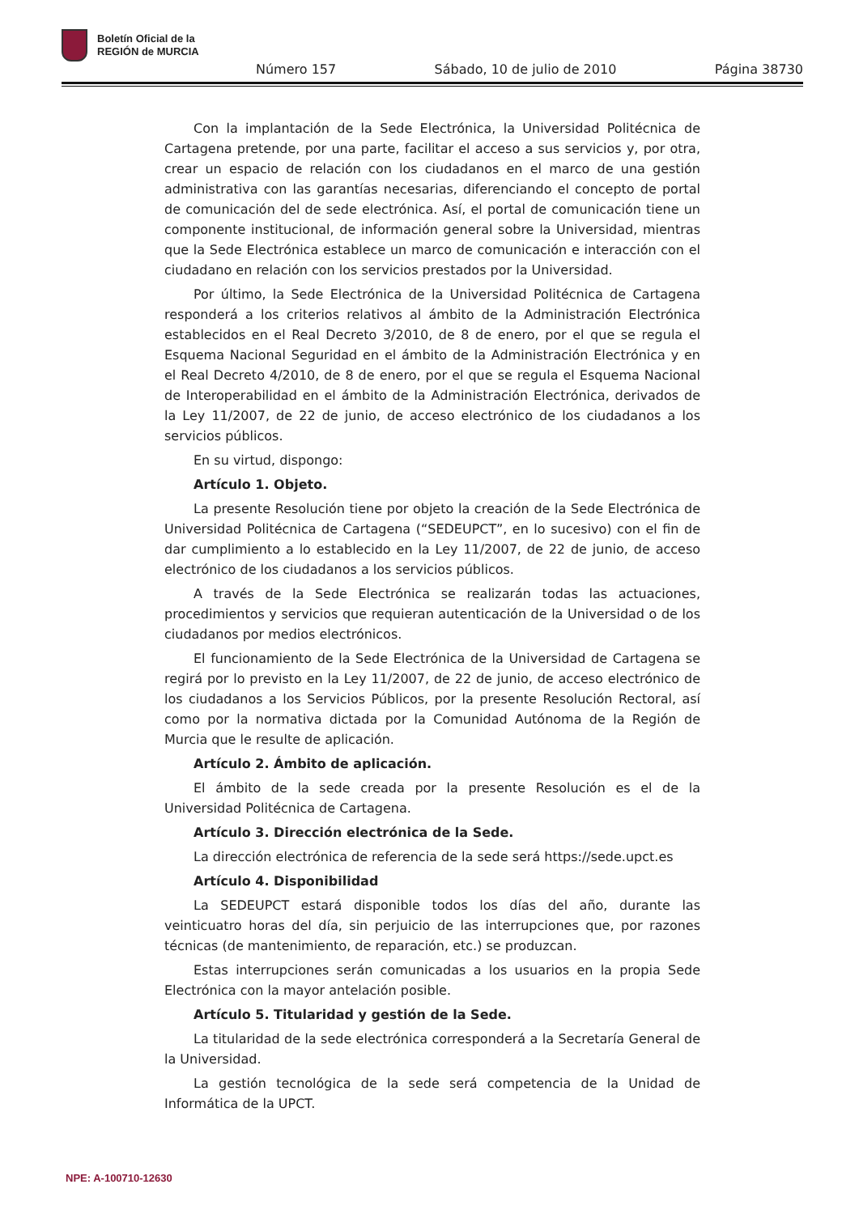Boletín Oficial de la
REGIÓN de MURCIA
Número 157 Sábado, 10 de julio de 2010 Página 38730
Con la implantación de la Sede Electrónica, la Universidad Politécnica de Cartagena pretende, por una parte, facilitar el acceso a sus servicios y, por otra, crear un espacio de relación con los ciudadanos en el marco de una gestión administrativa con las garantías necesarias, diferenciando el concepto de portal de comunicación del de sede electrónica. Así, el portal de comunicación tiene un componente institucional, de información general sobre la Universidad, mientras que la Sede Electrónica establece un marco de comunicación e interacción con el ciudadano en relación con los servicios prestados por la Universidad.
Por último, la Sede Electrónica de la Universidad Politécnica de Cartagena responderá a los criterios relativos al ámbito de la Administración Electrónica establecidos en el Real Decreto 3/2010, de 8 de enero, por el que se regula el Esquema Nacional Seguridad en el ámbito de la Administración Electrónica y en el Real Decreto 4/2010, de 8 de enero, por el que se regula el Esquema Nacional de Interoperabilidad en el ámbito de la Administración Electrónica, derivados de la Ley 11/2007, de 22 de junio, de acceso electrónico de los ciudadanos a los servicios públicos.
En su virtud, dispongo:
Artículo 1. Objeto.
La presente Resolución tiene por objeto la creación de la Sede Electrónica de Universidad Politécnica de Cartagena (“SEDEUPCT”, en lo sucesivo) con el fin de dar cumplimiento a lo establecido en la Ley 11/2007, de 22 de junio, de acceso electrónico de los ciudadanos a los servicios públicos.
A través de la Sede Electrónica se realizarán todas las actuaciones, procedimientos y servicios que requieran autenticación de la Universidad o de los ciudadanos por medios electrónicos.
El funcionamiento de la Sede Electrónica de la Universidad de Cartagena se regirá por lo previsto en la Ley 11/2007, de 22 de junio, de acceso electrónico de los ciudadanos a los Servicios Públicos, por la presente Resolución Rectoral, así como por la normativa dictada por la Comunidad Autónoma de la Región de Murcia que le resulte de aplicación.
Artículo 2. Ámbito de aplicación.
El ámbito de la sede creada por la presente Resolución es el de la Universidad Politécnica de Cartagena.
Artículo 3. Dirección electrónica de la Sede.
La dirección electrónica de referencia de la sede será https://sede.upct.es
Artículo 4. Disponibilidad
La SEDEUPCT estará disponible todos los días del año, durante las veinticuatro horas del día, sin perjuicio de las interrupciones que, por razones técnicas (de mantenimiento, de reparación, etc.) se produzcan.
Estas interrupciones serán comunicadas a los usuarios en la propia Sede Electrónica con la mayor antelación posible.
Artículo 5. Titularidad y gestión de la Sede.
La titularidad de la sede electrónica corresponderá a la Secretaría General de la Universidad.
La gestión tecnológica de la sede será competencia de la Unidad de Informática de la UPCT.
NPE: A-100710-12630